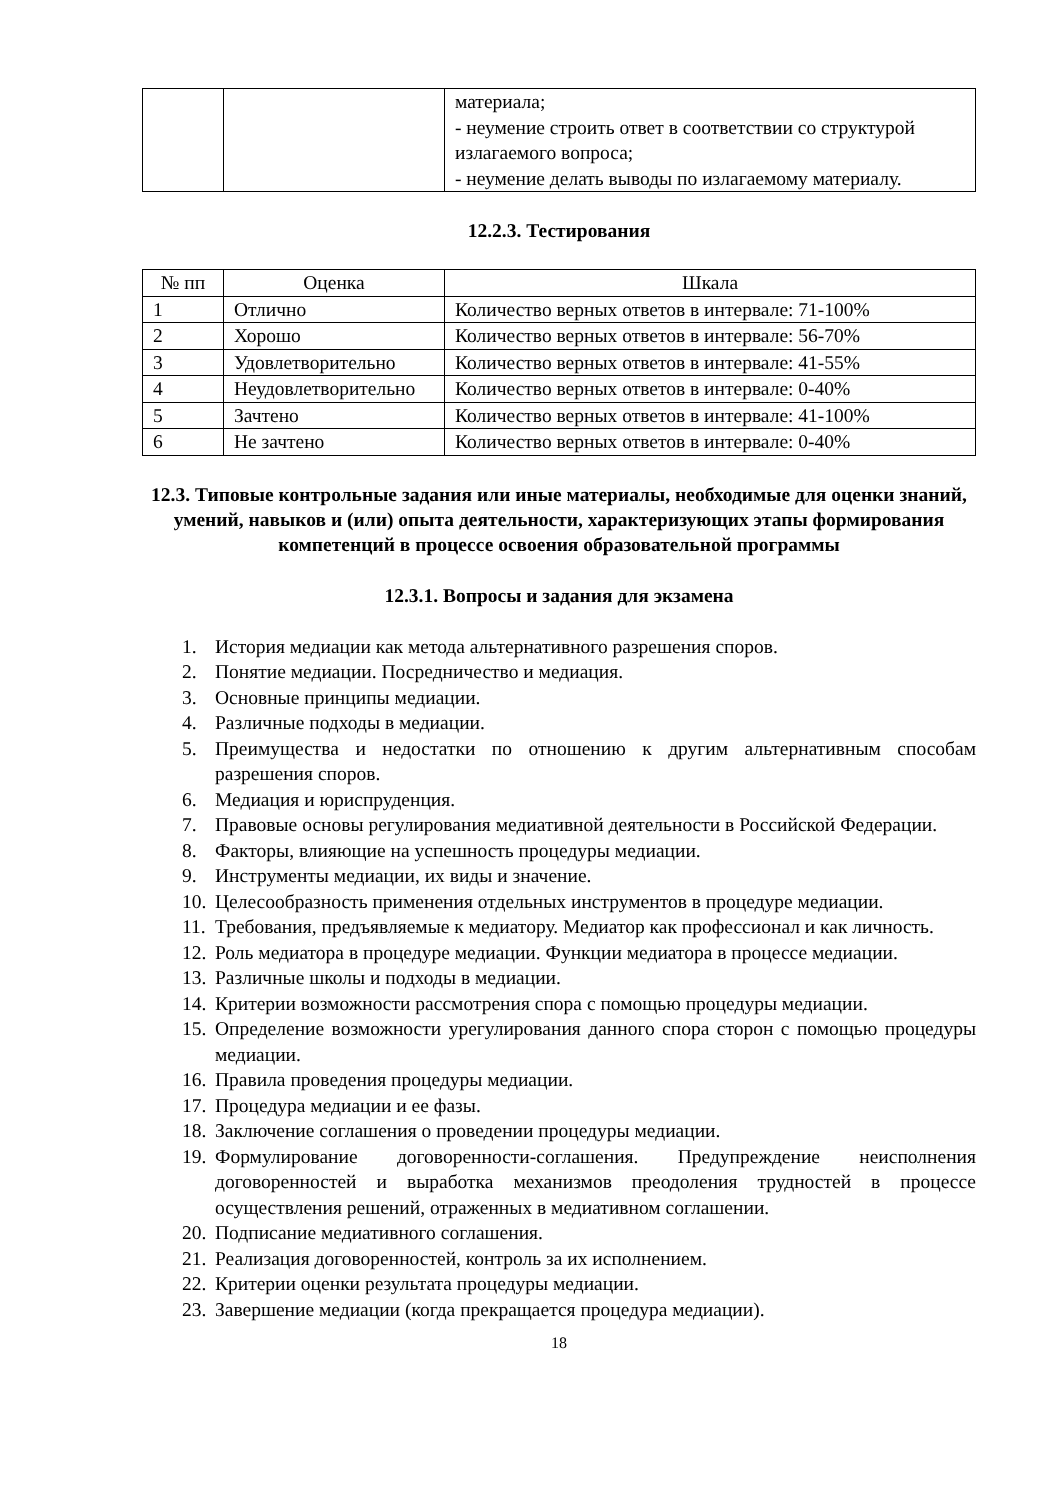| | | материала; - неумение строить ответ в соответствии со структурой излагаемого вопроса; - неумение делать выводы по излагаемому материалу. |
12.2.3. Тестирования
| № пп | Оценка | Шкала |
| --- | --- | --- |
| 1 | Отлично | Количество верных ответов в интервале: 71-100% |
| 2 | Хорошо | Количество верных ответов в интервале: 56-70% |
| 3 | Удовлетворительно | Количество верных ответов в интервале: 41-55% |
| 4 | Неудовлетворительно | Количество верных ответов в интервале: 0-40% |
| 5 | Зачтено | Количество верных ответов в интервале: 41-100% |
| 6 | Не зачтено | Количество верных ответов в интервале: 0-40% |
12.3. Типовые контрольные задания или иные материалы, необходимые для оценки знаний, умений, навыков и (или) опыта деятельности, характеризующих этапы формирования компетенций в процессе освоения образовательной программы
12.3.1. Вопросы и задания для экзамена
1. История медиации как метода альтернативного разрешения споров.
2. Понятие медиации. Посредничество и медиация.
3. Основные принципы медиации.
4. Различные подходы в медиации.
5. Преимущества и недостатки по отношению к другим альтернативным способам разрешения споров.
6. Медиация и юриспруденция.
7. Правовые основы регулирования медиативной деятельности в Российской Федерации.
8. Факторы, влияющие на успешность процедуры медиации.
9. Инструменты медиации, их виды и значение.
10. Целесообразность применения отдельных инструментов в процедуре медиации.
11. Требования, предъявляемые к медиатору. Медиатор как профессионал и как личность.
12. Роль медиатора в процедуре медиации. Функции медиатора в процессе медиации.
13. Различные школы и подходы в медиации.
14. Критерии возможности рассмотрения спора с помощью процедуры медиации.
15. Определение возможности урегулирования данного спора сторон с помощью процедуры медиации.
16. Правила проведения процедуры медиации.
17. Процедура медиации и ее фазы.
18. Заключение соглашения о проведении процедуры медиации.
19. Формулирование договоренности-соглашения. Предупреждение неисполнения договоренностей и выработка механизмов преодоления трудностей в процессе осуществления решений, отраженных в медиативном соглашении.
20. Подписание медиативного соглашения.
21. Реализация договоренностей, контроль за их исполнением.
22. Критерии оценки результата процедуры медиации.
23. Завершение медиации (когда прекращается процедура медиации).
18